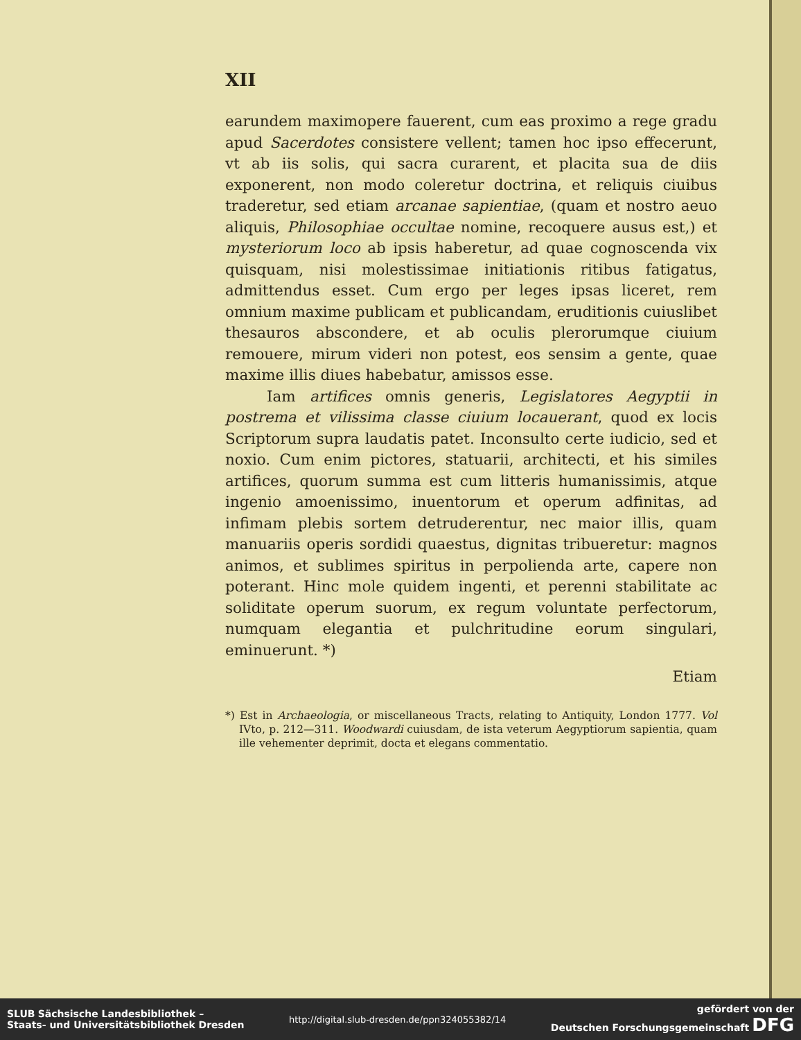XII
earundem maximopere fauerent, cum eas proximo a rege gradu apud Sacerdotes consistere vellent; tamen hoc ipso effecerunt, vt ab iis solis, qui sacra curarent, et placita sua de diis exponerent, non modo coleretur doctrina, et reliquis ciuibus traderetur, sed etiam arcanae sapientiae, (quam et nostro aeuo aliquis, Philosophiae occultae nomine, recoquere ausus est,) et mysteriorum loco ab ipsis haberetur, ad quae cognoscenda vix quisquam, nisi molestissimae initiationis ritibus fatigatus, admittendus esset. Cum ergo per leges ipsas liceret, rem omnium maxime publicam et publicandam, eruditionis cuiuslibet thesauros abscondere, et ab oculis plerorumque ciuium remouere, mirum videri non potest, eos sensim a gente, quae maxime illis diues habebatur, amissos esse.
Iam artifices omnis generis, Legislatores Aegyptii in postrema et vilissima classe ciuium locauerant, quod ex locis Scriptorum supra laudatis patet. Inconsulto certe iudicio, sed et noxio. Cum enim pictores, statuarii, architecti, et his similes artifices, quorum summa est cum litteris humanissimis, atque ingenio amoenissimo, inuentorum et operum adfinitas, ad infimam plebis sortem detruderentur, nec maior illis, quam manuariis operis sordidi quaestus, dignitas tribueretur: magnos animos, et sublimes spiritus in perpolienda arte, capere non poterant. Hinc mole quidem ingenti, et perenni stabilitate ac soliditate operum suorum, ex regum voluntate perfectorum, numquam elegantia et pulchritudine eorum singulari, eminuerunt. *)
Etiam
*) Est in Archaeologia, or miscellaneous Tracts, relating to Antiquity, London 1777. Vol IVto, p. 212—311. Woodwardi cuiusdam, de ista veterum Aegyptiorum sapientia, quam ille vehementer deprimit, docta et elegans commentatio.
SLUB Sächsische Landesbibliothek –
Staats- und Universitätsbibliothek Dresden
http://digital.slub-dresden.de/ppn324055382/14
gefördert von der
Deutschen Forschungsgemeinschaft DFG